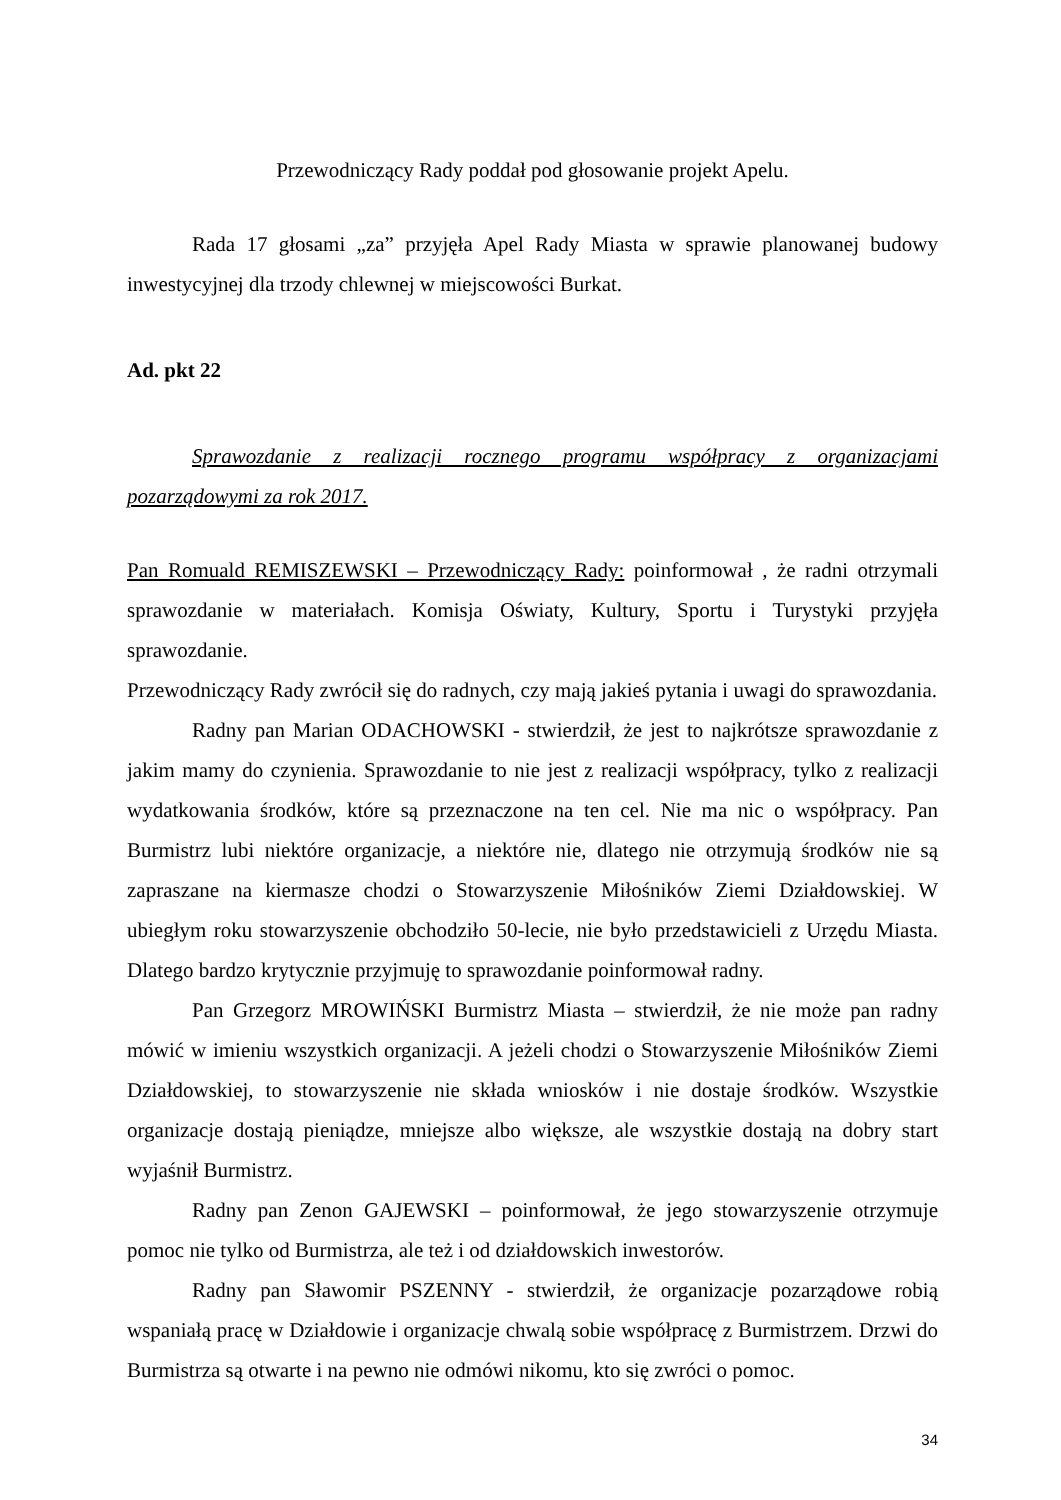Przewodniczący Rady poddał pod głosowanie projekt Apelu.
Rada 17 głosami „za” przyjęła Apel Rady Miasta w sprawie planowanej budowy inwestycyjnej dla trzody chlewnej w miejscowości Burkat.
Ad. pkt 22
Sprawozdanie z realizacji rocznego programu współpracy z organizacjami pozarządowymi za rok 2017.
Pan Romuald REMISZEWSKI – Przewodniczący Rady: poinformował , że radni otrzymali sprawozdanie w materiałach. Komisja Oświaty, Kultury, Sportu i Turystyki przyjęła sprawozdanie.
Przewodniczący Rady zwrócił się do radnych, czy mają jakieś pytania i uwagi do sprawozdania.
Radny pan Marian ODACHOWSKI - stwierdził, że jest to najkrótsze sprawozdanie z jakim mamy do czynienia. Sprawozdanie to nie jest z realizacji współpracy, tylko z realizacji wydatkowania środków, które są przeznaczone na ten cel. Nie ma nic o współpracy. Pan Burmistrz lubi niektóre organizacje, a niektóre nie, dlatego nie otrzymują środków nie są zapraszane na kiermasze chodzi o Stowarzyszenie Miłośników Ziemi Działdowskiej. W ubiegłym roku stowarzyszenie obchodziło 50-lecie, nie było przedstawicieli z Urzędu Miasta. Dlatego bardzo krytycznie przyjmuję to sprawozdanie poinformował radny.
Pan Grzegorz MROWIŃSKI Burmistrz Miasta – stwierdził, że nie może pan radny mówić w imieniu wszystkich organizacji. A jeżeli chodzi o Stowarzyszenie Miłośników Ziemi Działdowskiej, to stowarzyszenie nie składa wniosków i nie dostaje środków. Wszystkie organizacje dostają pieniądze, mniejsze albo większe, ale wszystkie dostają na dobry start wyjaśnił Burmistrz.
Radny pan Zenon GAJEWSKI – poinformował, że jego stowarzyszenie otrzymuje pomoc nie tylko od Burmistrza, ale też i od działdowskich inwestorów.
Radny pan Sławomir PSZENNY - stwierdził, że organizacje pozarządowe robią wspaniałą pracę w Działdowie i organizacje chwalą sobie współpracę z Burmistrzem. Drzwi do Burmistrza są otwarte i na pewno nie odmówi nikomu, kto się zwróci o pomoc.
34